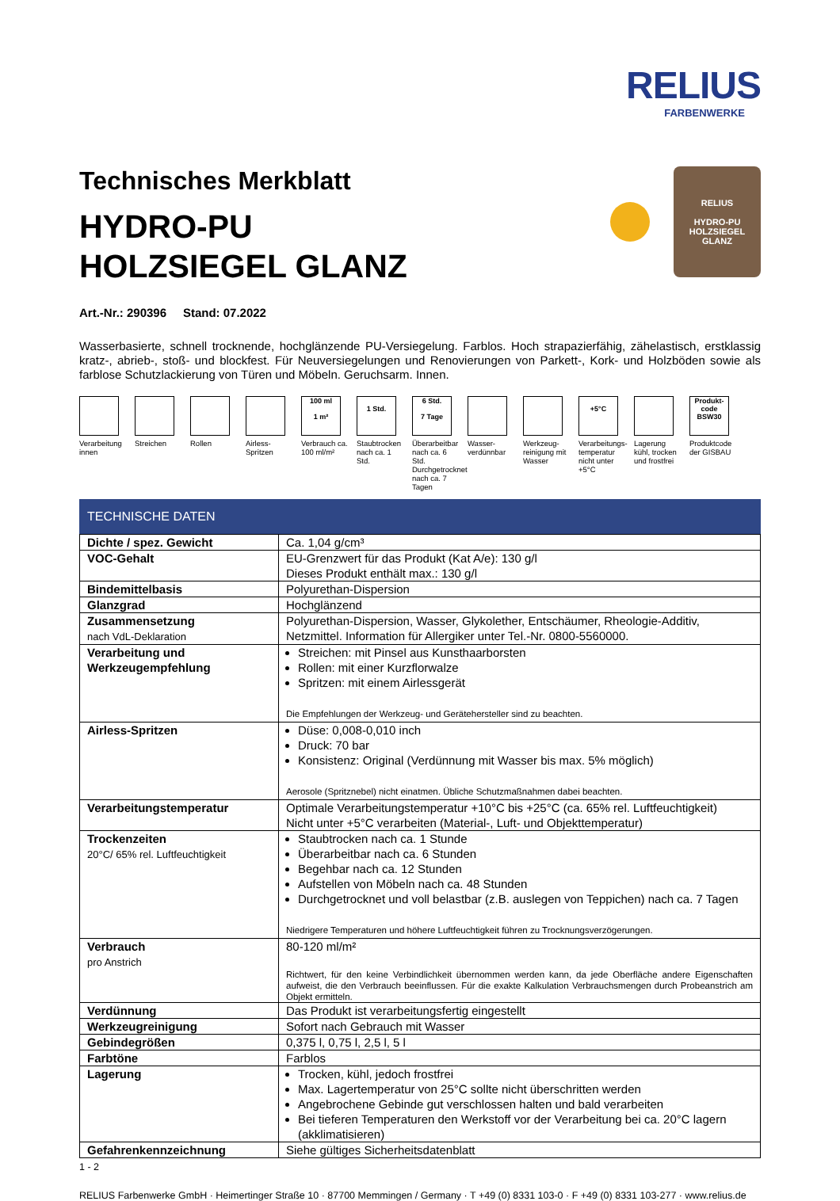RELIUS
FARBENWERKE
Technisches Merkblatt
HYDRO-PU
HOLZSIEGEL GLANZ
RELIUS
HYDRO-PU HOLZSIEGEL GLANZ
Art.-Nr.: 290396 Stand: 07.2022
Wasserbasierte, schnell trocknende, hochglänzende PU-Versiegelung. Farblos. Hoch strapazierfähig, zähelastisch, erstklassig kratz-, abrieb-, stoß- und blockfest. Für Neuversiegelungen und Renovierungen von Parkett-, Kork- und Holzböden sowie als farblose Schutzlackierung von Türen und Möbeln. Geruchsarm. Innen.
Verarbeitung innen
Streichen Rollen Airless-Spritzen
100 ml
1 m²
Verbrauch ca. 100 ml/m²
1 Std.
Staubtrocken nach ca. 1 Std.
6 Std.
7 Tage
Überarbeitbar nach ca. 6 Std. Durchgetrocknet nach ca. 7 Tagen
Wasser-verdünnbar
Werkzeug-reinigung mit Wasser
+5°C
Verarbeitungs-temperatur nicht unter +5°C
Lagerung kühl, trocken und frostfrei
Produkt-code
BSW30
Produktcode der GISBAU
TECHNISCHE DATEN
| Dichte / spez. Gewicht | Ca. 1,04 g/cm³ |
| VOC-Gehalt | EU-Grenzwert für das Produkt (Kat A/e): 130 g/l Dieses Produkt enthält max.: 130 g/l |
| Bindemittelbasis | Polyurethan-Dispersion |
| Glanzgrad | Hochglänzend |
| Zusammensetzung nach VdL-Deklaration | Polyurethan-Dispersion, Wasser, Glykolether, Entschäumer, Rheologie-Additiv, Netzmittel. Information für Allergiker unter Tel.-Nr. 0800-5560000. |
| Verarbeitung und Werkzeugempfehlung | Streichen: mit Pinsel aus Kunsthaarborsten Rollen: mit einer Kurzflorwalze Spritzen: mit einem Airlessgerät Die Empfehlungen der Werkzeug- und Gerätehersteller sind zu beachten. |
| Airless-Spritzen | Düse: 0,008-0,010 inch Druck: 70 bar Konsistenz: Original (Verdünnung mit Wasser bis max. 5% möglich) Aerosole (Spritznebel) nicht einatmen. Übliche Schutzmaßnahmen dabei beachten. |
| Verarbeitungstemperatur | Optimale Verarbeitungstemperatur +10°C bis +25°C (ca. 65% rel. Luftfeuchtigkeit) Nicht unter +5°C verarbeiten (Material-, Luft- und Objekttemperatur) |
| Trockenzeiten 20°C/ 65% rel. Luftfeuchtigkeit | Staubtrocken nach ca. 1 Stunde Überarbeitbar nach ca. 6 Stunden Begehbar nach ca. 12 Stunden Aufstellen von Möbeln nach ca. 48 Stunden Durchgetrocknet und voll belastbar (z.B. auslegen von Teppichen) nach ca. 7 Tagen Niedrigere Temperaturen und höhere Luftfeuchtigkeit führen zu Trocknungsverzögerungen. |
| Verbrauch pro Anstrich | 80-120 ml/m² Richtwert, für den keine Verbindlichkeit übernommen werden kann, da jede Oberfläche andere Eigenschaften aufweist, die den Verbrauch beeinflussen. Für die exakte Kalkulation Verbrauchsmengen durch Probeanstrich am Objekt ermitteln. |
| Verdünnung | Das Produkt ist verarbeitungsfertig eingestellt |
| Werkzeugreinigung | Sofort nach Gebrauch mit Wasser |
| Gebindegrößen | 0,375 l, 0,75 l, 2,5 l, 5 l |
| Farbtöne | Farblos |
| Lagerung | Trocken, kühl, jedoch frostfrei Max. Lagertemperatur von 25°C sollte nicht überschritten werden Angebrochene Gebinde gut verschlossen halten und bald verarbeiten Bei tieferen Temperaturen den Werkstoff vor der Verarbeitung bei ca. 20°C lagern (akklimatisieren) |
| Gefahrenkennzeichnung | Siehe gültiges Sicherheitsdatenblatt |
1 - 2
RELIUS Farbenwerke GmbH · Heimertinger Straße 10 · 87700 Memmingen / Germany · T +49 (0) 8331 103-0 · F +49 (0) 8331 103-277 · www.relius.de